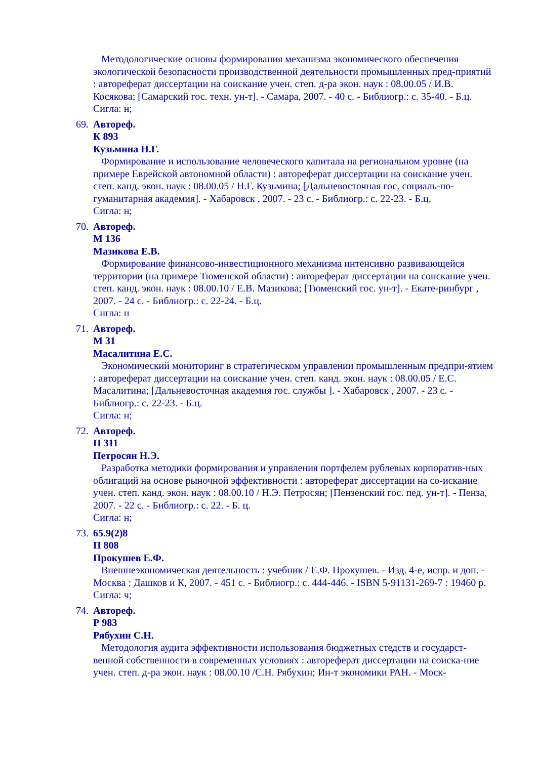Методологические основы формирования механизма экономического обеспечения экологической безопасности производственной деятельности промышленных пред-приятий : автореферат диссертации на соискание учен. степ. д-ра экон. наук : 08.00.05 / И.В. Косякова; [Самарский гос. техн. ун-т]. - Самара, 2007. - 40 с. - Библиогр.: с. 35-40. - Б.ц.
Сигла: н;
69.
Автореф.
К 893
Кузьмина Н.Г.
Формирование и использование человеческого капитала на региональном уровне (на примере Еврейской автономной области) : автореферат диссертации на соискание учен. степ. канд. экон. наук : 08.00.05 / Н.Г. Кузьмина; [Дальневосточная гос. социаль-но-гуманитарная академия]. - Хабаровск , 2007. - 23 с. - Библиогр.: с. 22-23. - Б.ц.
Сигла: н;
70.
Автореф.
М 136
Мазикова Е.В.
Формирование финансово-инвестиционного механизма интенсивно развивающейся территории (на примере Тюменской области) : автореферат диссертации на соискание учен. степ. канд. экон. наук : 08.00.10 / Е.В. Мазикова; [Тюменский гос. ун-т]. - Екате-ринбург , 2007. - 24 с. - Библиогр.: с. 22-24. - Б.ц.
Сигла: н
71.
Автореф.
М 31
Масалитина Е.С.
Экономический мониторинг в стратегическом управлении промышленным предпри-ятием : автореферат диссертации на соискание учен. степ. канд. экон. наук : 08.00.05 / Е.С. Масалитина; [Дальневосточная академия гос. службы ]. - Хабаровск , 2007. - 23 с. - Библиогр.: с. 22-23. - Б.ц.
Сигла: н;
72.
Автореф.
П 311
Петросян Н.Э.
Разработка методики формирования и управления портфелем рублевых корпоратив-ных облигаций на основе рыночной эффективности : автореферат диссертации на со-искание учен. степ. канд. экон. наук : 08.00.10 / Н.Э. Петросян; [Пензенский гос. пед. ун-т]. - Пенза, 2007. - 22 с. - Библиогр.: с. 22. - Б. ц.
Сигла: н;
73.
65.9(2)8
П 808
Прокушев Е.Ф.
Внешнеэкономическая деятельность : учебник / Е.Ф. Прокушев. - Изд. 4-е, испр. и доп. - Москва : Дашков и К, 2007. - 451 с. - Библиогр.: с. 444-446. - ISBN 5-91131-269-7 : 19460 р.
Сигла: ч;
74.
Автореф.
Р 983
Рябухин С.Н.
Методология аудита эффективности использования бюджетных стедств и государст-венной собственности в современных условиях : автореферат диссертации на соиска-ние учен. степ. д-ра экон. наук : 08.00.10 /С.Н. Рябухин; Ин-т экономики РАН. - Моск-